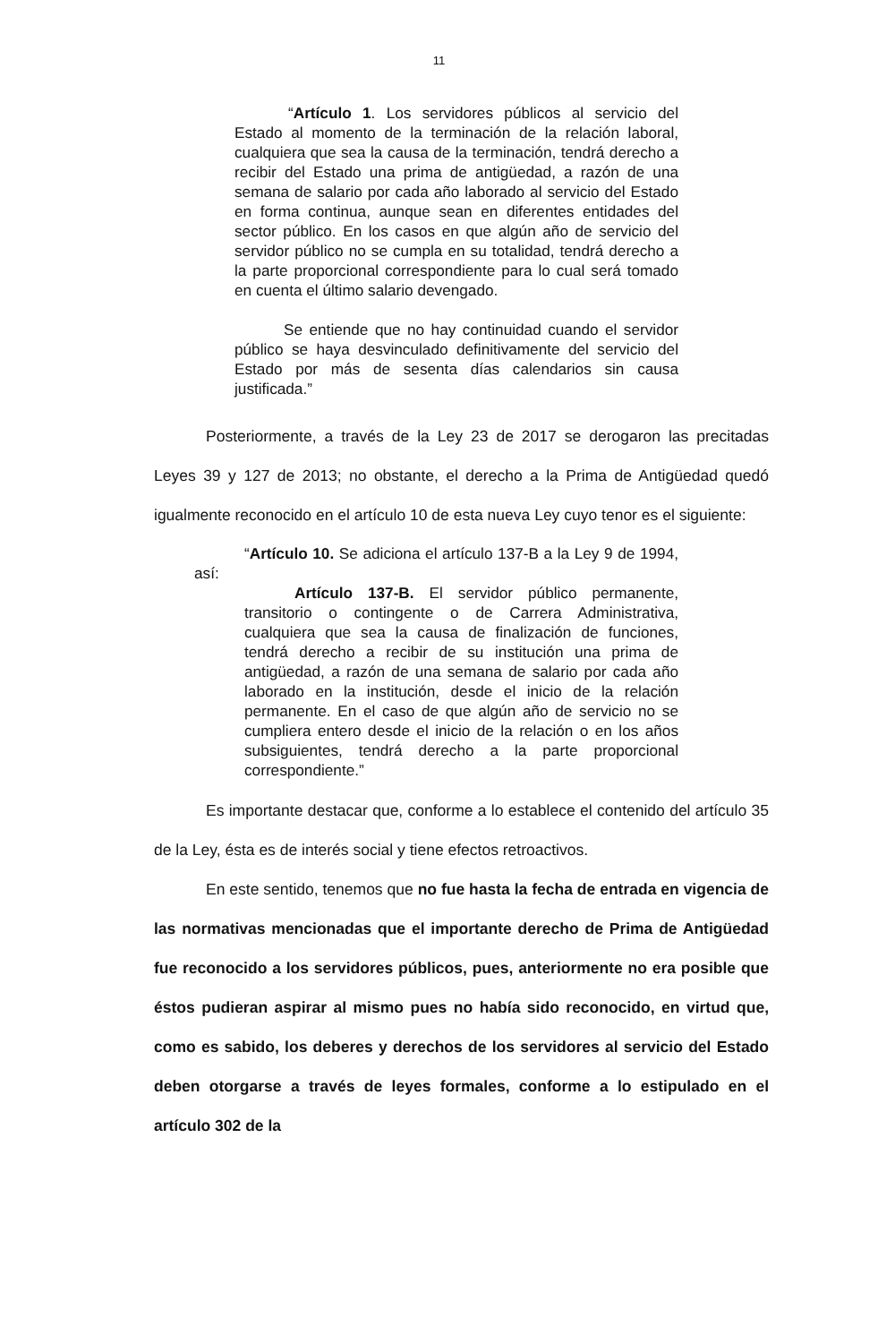11
“Artículo 1. Los servidores públicos al servicio del Estado al momento de la terminación de la relación laboral, cualquiera que sea la causa de la terminación, tendrá derecho a recibir del Estado una prima de antigüedad, a razón de una semana de salario por cada año laborado al servicio del Estado en forma continua, aunque sean en diferentes entidades del sector público. En los casos en que algún año de servicio del servidor público no se cumpla en su totalidad, tendrá derecho a la parte proporcional correspondiente para lo cual será tomado en cuenta el último salario devengado.
Se entiende que no hay continuidad cuando el servidor público se haya desvinculado definitivamente del servicio del Estado por más de sesenta días calendarios sin causa justificada.”
Posteriormente, a través de la Ley 23 de 2017 se derogaron las precitadas Leyes 39 y 127 de 2013; no obstante, el derecho a la Prima de Antigüedad quedó igualmente reconocido en el artículo 10 de esta nueva Ley cuyo tenor es el siguiente:
“Artículo 10. Se adiciona el artículo 137-B a la Ley 9 de 1994, así:
Artículo 137-B. El servidor público permanente, transitorio o contingente o de Carrera Administrativa, cualquiera que sea la causa de finalización de funciones, tendrá derecho a recibir de su institución una prima de antigüedad, a razón de una semana de salario por cada año laborado en la institución, desde el inicio de la relación permanente. En el caso de que algún año de servicio no se cumpliera entero desde el inicio de la relación o en los años subsiguientes, tendrá derecho a la parte proporcional correspondiente.”
Es importante destacar que, conforme a lo establece el contenido del artículo 35 de la Ley, ésta es de interés social y tiene efectos retroactivos.
En este sentido, tenemos que no fue hasta la fecha de entrada en vigencia de las normativas mencionadas que el importante derecho de Prima de Antigüedad fue reconocido a los servidores públicos, pues, anteriormente no era posible que éstos pudieran aspirar al mismo pues no había sido reconocido, en virtud que, como es sabido, los deberes y derechos de los servidores al servicio del Estado deben otorgarse a través de leyes formales, conforme a lo estipulado en el artículo 302 de la